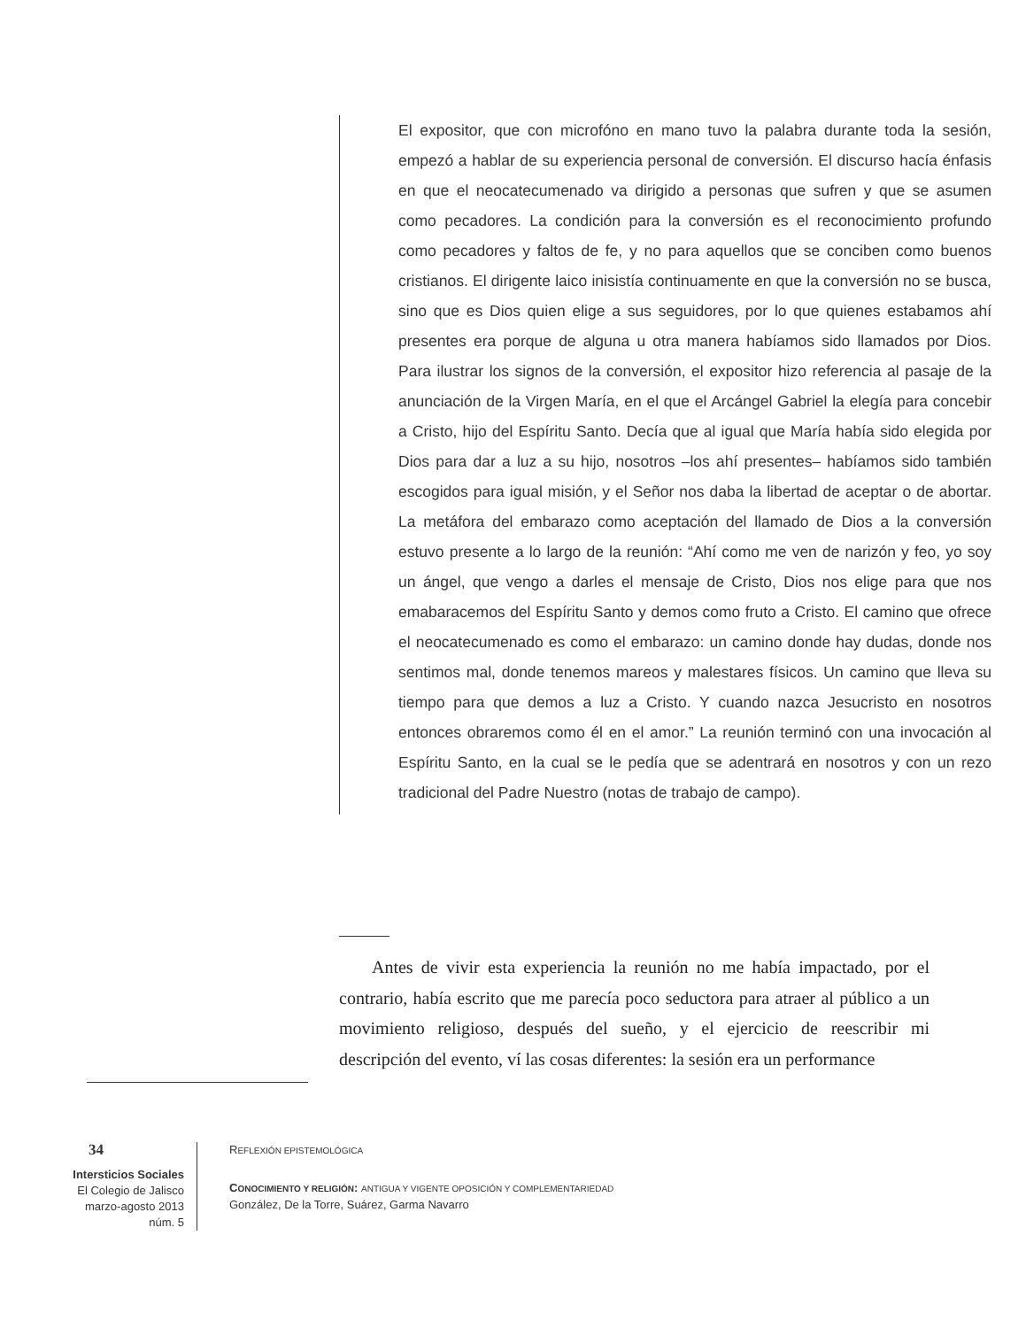El expositor, que con microfóno en mano tuvo la palabra durante toda la sesión, empezó a hablar de su experiencia personal de conversión. El discurso hacía énfasis en que el neocatecumenado va dirigido a personas que sufren y que se asumen como pecadores. La condición para la conversión es el reconocimiento profundo como pecadores y faltos de fe, y no para aquellos que se conciben como buenos cristianos. El dirigente laico inisistía continuamente en que la conversión no se busca, sino que es Dios quien elige a sus seguidores, por lo que quienes estabamos ahí presentes era porque de alguna u otra manera habíamos sido llamados por Dios. Para ilustrar los signos de la conversión, el expositor hizo referencia al pasaje de la anunciación de la Virgen María, en el que el Arcángel Gabriel la elegía para concebir a Cristo, hijo del Espíritu Santo. Decía que al igual que María había sido elegida por Dios para dar a luz a su hijo, nosotros –los ahí presentes– habíamos sido también escogidos para igual misión, y el Señor nos daba la libertad de aceptar o de abortar. La metáfora del embarazo como aceptación del llamado de Dios a la conversión estuvo presente a lo largo de la reunión: “Ahí como me ven de narizón y feo, yo soy un ángel, que vengo a darles el mensaje de Cristo, Dios nos elige para que nos emabaracemos del Espíritu Santo y demos como fruto a Cristo. El camino que ofrece el neocatecumenado es como el embarazo: un camino donde hay dudas, donde nos sentimos mal, donde tenemos mareos y malestares físicos. Un camino que lleva su tiempo para que demos a luz a Cristo. Y cuando nazca Jesucristo en nosotros entonces obraremos como él en el amor.” La reunión terminó con una invocación al Espíritu Santo, en la cual se le pedía que se adentrará en nosotros y con un rezo tradicional del Padre Nuestro (notas de trabajo de campo).
Antes de vivir esta experiencia la reunión no me había impactado, por el contrario, había escrito que me parecía poco seductora para atraer al público a un movimiento religioso, después del sueño, y el ejercicio de reescribir mi descripción del evento, ví las cosas diferentes: la sesión era un performance
34
Intersticios Sociales
El Colegio de Jalisco
marzo-agosto 2013
núm. 5
REFLEXIÓN EPISTEMOLÓGICA
CONOCIMIENTO Y RELIGIÓN: ANTIGUA Y VIGENTE OPOSICIÓN Y COMPLEMENTARIEDAD
González, De la Torre, Suárez, Garma Navarro